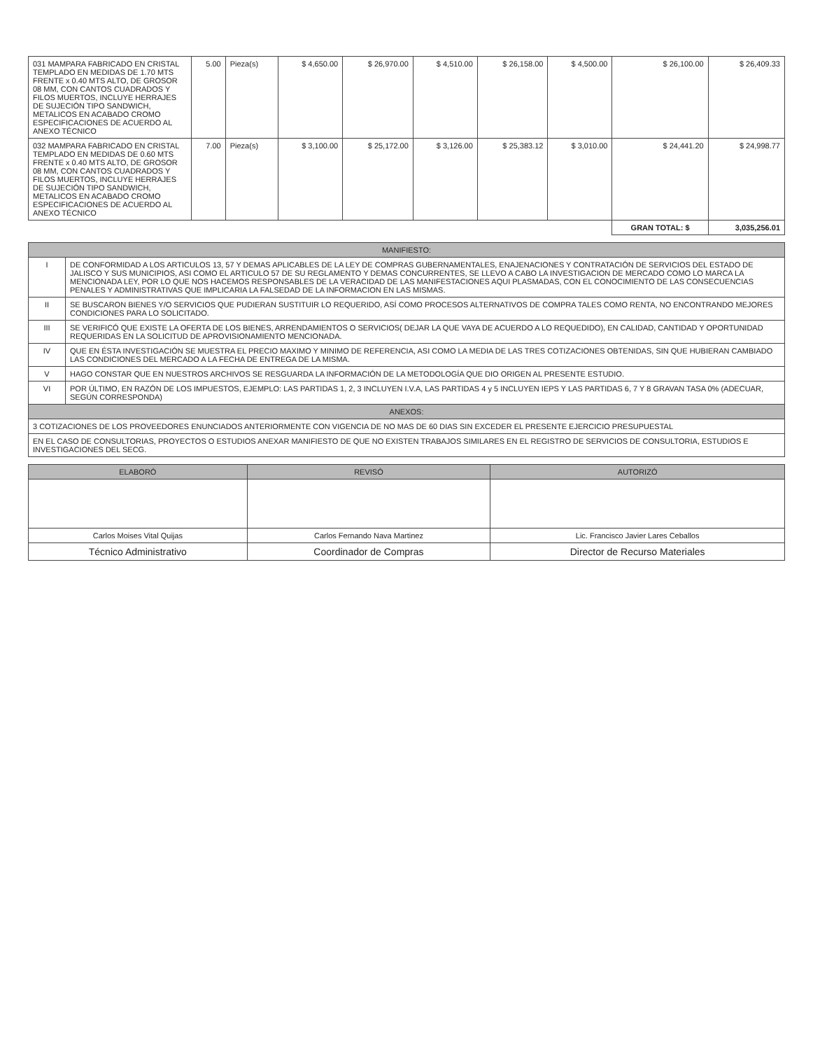| 031 MAMPARA FABRICADO EN CRISTAL TEMPLADO EN MEDIDAS DE 1.70 MTS FRENTE x 0.40 MTS ALTO, DE GROSOR 08 MM, CON CANTOS CUADRADOS Y FILOS MUERTOS, INCLUYE HERRAJES DE SUJECIÓN TIPO SANDWICH, METALICOS EN ACABADO CROMO ESPECIFICACIONES DE ACUERDO AL ANEXO TÉCNICO | 5.00 | Pieza(s) | $ 4,650.00 | $ 26,970.00 | $ 4,510.00 | $ 26,158.00 | $ 4,500.00 | $ 26,100.00 | $ 26,409.33 |
| 032 MAMPARA FABRICADO EN CRISTAL TEMPLADO EN MEDIDAS DE 0.60 MTS FRENTE x 0.40 MTS ALTO, DE GROSOR 08 MM, CON CANTOS CUADRADOS Y FILOS MUERTOS, INCLUYE HERRAJES DE SUJECIÓN TIPO SANDWICH, METALICOS EN ACABADO CROMO ESPECIFICACIONES DE ACUERDO AL ANEXO TÉCNICO | 7.00 | Pieza(s) | $ 3,100.00 | $ 25,172.00 | $ 3,126.00 | $ 25,383.12 | $ 3,010.00 | $ 24,441.20 | $ 24,998.77 |
| | | | | | | | | GRAN TOTAL: $ | 3,035,256.01 |
| MANIFIESTO: | |
| --- | --- |
| I | DE CONFORMIDAD A LOS ARTICULOS 13, 57 Y DEMAS APLICABLES DE LA LEY DE COMPRAS GUBERNAMENTALES, ENAJENACIONES Y CONTRATACIÓN DE SERVICIOS DEL ESTADO DE JALISCO Y SUS MUNICIPIOS, ASI COMO EL ARTICULO 57 DE SU REGLAMENTO Y DEMAS CONCURRENTES, SE LLEVO A CABO LA INVESTIGACION DE MERCADO COMO LO MARCA LA MENCIONADA LEY, POR LO QUE NOS HACEMOS RESPONSABLES DE LA VERACIDAD DE LAS MANIFESTACIONES AQUI PLASMADAS, CON EL CONOCIMIENTO DE LAS CONSECUENCIAS PENALES Y ADMINISTRATIVAS QUE IMPLICARIA LA FALSEDAD DE LA INFORMACION EN LAS MISMAS. |
| II | SE BUSCARON BIENES Y/O SERVICIOS QUE PUDIERAN SUSTITUIR LO REQUERIDO, ASÍ COMO PROCESOS ALTERNATIVOS DE COMPRA TALES COMO RENTA, NO ENCONTRANDO MEJORES CONDICIONES PARA LO SOLICITADO. |
| III | SE VERIFICÓ QUE EXISTE LA OFERTA DE LOS BIENES, ARRENDAMIENTOS O SERVICIOS( DEJAR LA QUE VAYA DE ACUERDO A LO REQUEDIDO), EN CALIDAD, CANTIDAD Y OPORTUNIDAD REQUERIDAS EN LA SOLICITUD DE APROVISIONAMIENTO MENCIONADA. |
| IV | QUE EN ÉSTA INVESTIGACIÓN SE MUESTRA EL PRECIO MAXIMO Y MINIMO DE REFERENCIA, ASI COMO LA MEDIA DE LAS TRES COTIZACIONES OBTENIDAS, SIN QUE HUBIERAN CAMBIADO LAS CONDICIONES DEL MERCADO A LA FECHA DE ENTREGA DE LA MISMA. |
| V | HAGO CONSTAR QUE EN NUESTROS ARCHIVOS SE RESGUARDA LA INFORMACIÓN DE LA METODOLOGÍA QUE DIO ORIGEN AL PRESENTE ESTUDIO. |
| VI | POR ÚLTIMO, EN RAZÓN DE LOS IMPUESTOS, EJEMPLO: LAS PARTIDAS 1, 2, 3 INCLUYEN I.V.A, LAS PARTIDAS 4 y 5 INCLUYEN IEPS Y LAS PARTIDAS 6, 7 Y 8 GRAVAN TASA 0% (ADECUAR, SEGÚN CORRESPONDA) |
| ANEXOS: | |
| 3 COTIZACIONES DE LOS PROVEEDORES ENUNCIADOS ANTERIORMENTE CON VIGENCIA DE NO MAS DE 60 DIAS SIN EXCEDER EL PRESENTE EJERCICIO PRESUPUESTAL | |
| EN EL CASO DE CONSULTORIAS, PROYECTOS O ESTUDIOS ANEXAR MANIFIESTO DE QUE NO EXISTEN TRABAJOS SIMILARES EN EL REGISTRO DE SERVICIOS DE CONSULTORIA, ESTUDIOS E INVESTIGACIONES DEL SECG. | |
| ELABORÓ | REVISÓ | AUTORIZÓ |
| --- | --- | --- |
| Carlos Moises Vital Quijas | Carlos Fernando Nava Martinez | Lic. Francisco Javier Lares Ceballos |
| Técnico Administrativo | Coordinador de Compras | Director de Recurso Materiales |